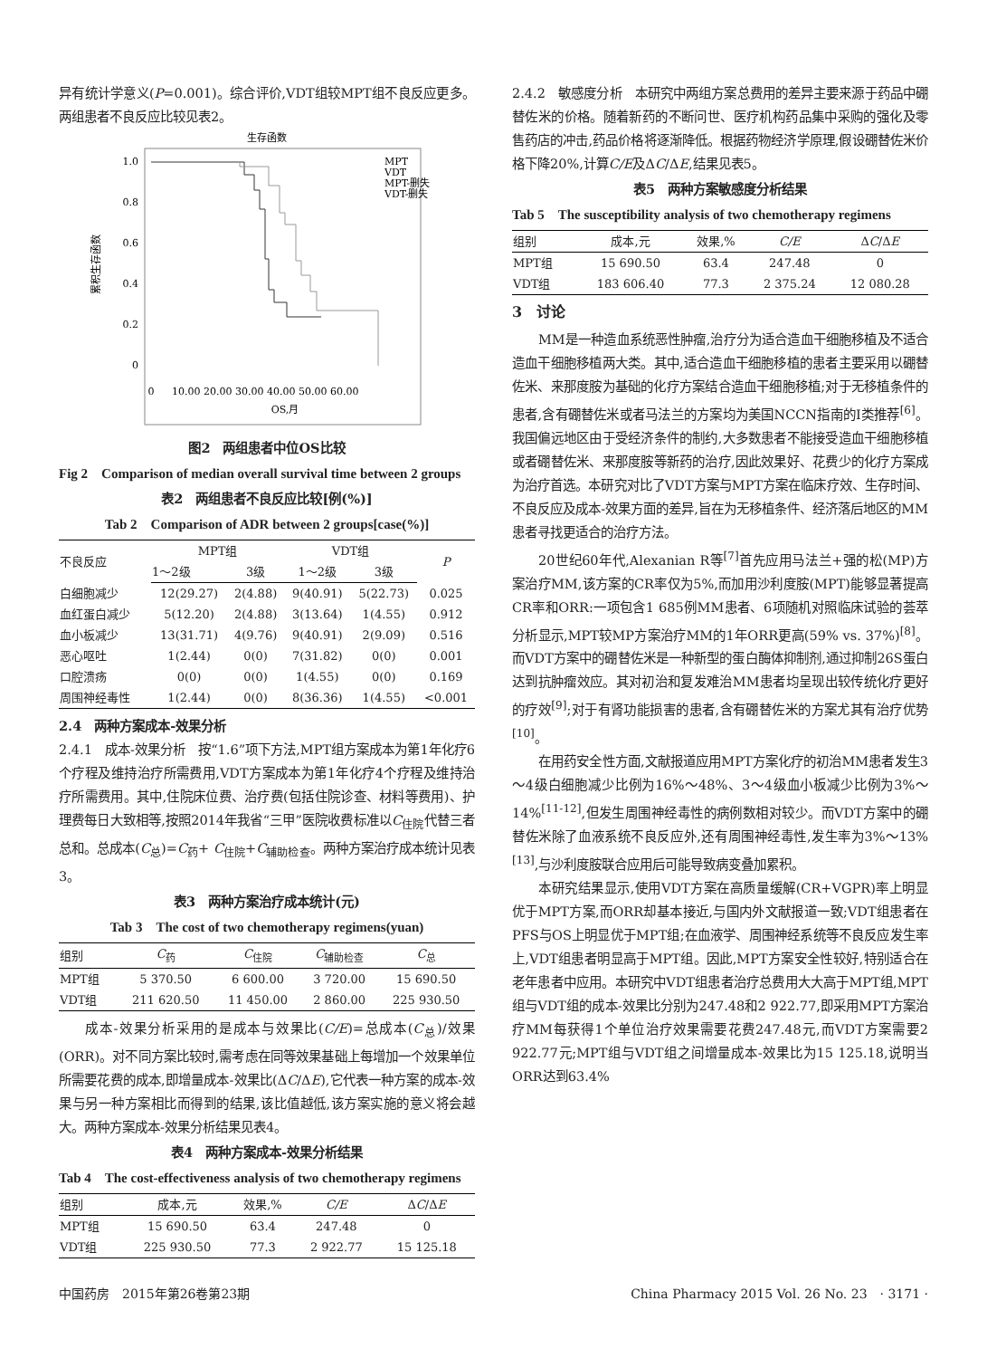异有统计学意义(P=0.001)。综合评价,VDT组较MPT组不良反应更多。两组患者不良反应比较见表2。
生存函数
1.0
0.8
0.6
0.4
0.2
0
累积生存函数
MPT
VDT
MPT-删失
VDT-删失
0
10.00 20.00 30.00 40.00 50.00 60.00
OS,月
图2　两组患者中位OS比较
Fig 2　Comparison of median overall survival time between 2 groups
表2　两组患者不良反应比较[例(%)]
Tab 2　Comparison of ADR between 2 groups[case(%)]
| 不良反应 | MPT组 | | VDT组 | | P |
| --- | --- | --- | --- | --- | --- |
| | 1～2级 | 3级 | 1～2级 | 3级 | |
| 白细胞减少 | 12(29.27) | 2(4.88) | 9(40.91) | 5(22.73) | 0.025 |
| 血红蛋白减少 | 5(12.20) | 2(4.88) | 3(13.64) | 1(4.55) | 0.912 |
| 血小板减少 | 13(31.71) | 4(9.76) | 9(40.91) | 2(9.09) | 0.516 |
| 恶心呕吐 | 1(2.44) | 0(0) | 7(31.82) | 0(0) | 0.001 |
| 口腔溃疡 | 0(0) | 0(0) | 1(4.55) | 0(0) | 0.169 |
| 周围神经毒性 | 1(2.44) | 0(0) | 8(36.36) | 1(4.55) | <0.001 |
2.4　两种方案成本-效果分析
2.4.1　成本-效果分析　按“1.6”项下方法,MPT组方案成本为第1年化疗6个疗程及维持治疗所需费用,VDT方案成本为第1年化疗4个疗程及维持治疗所需费用。其中,住院床位费、治疗费(包括住院诊查、材料等费用)、护理费每日大致相等,按照2014年我省“三甲”医院收费标准以C<sub>住院</sub>代替三者总和。总成本(C<sub>总</sub>)=C<sub>药</sub>+ C<sub>住院</sub>+C<sub>辅助检查</sub>。两种方案治疗成本统计见表3。
表3　两种方案治疗成本统计(元)
Tab 3　The cost of two chemotherapy regimens(yuan)
| 组别 | C<sub>药</sub> | C<sub>住院</sub> | C<sub>辅助检查</sub> | C<sub>总</sub> |
| --- | --- | --- | --- | --- |
| MPT组 | 5 370.50 | 6 600.00 | 3 720.00 | 15 690.50 |
| VDT组 | 211 620.50 | 11 450.00 | 2 860.00 | 225 930.50 |
成本-效果分析采用的是成本与效果比(C/E)=总成本(C<sub>总</sub>)/效果(ORR)。对不同方案比较时,需考虑在同等效果基础上每增加一个效果单位所需要花费的成本,即增量成本-效果比(ΔC/ΔE),它代表一种方案的成本-效果与另一种方案相比而得到的结果,该比值越低,该方案实施的意义将会越大。两种方案成本-效果分析结果见表4。
表4　两种方案成本-效果分析结果
Tab 4　The cost-effectiveness analysis of two chemotherapy regimens
| 组别 | 成本,元 | 效果,% | C/E | Δ C /Δ E |
| --- | --- | --- | --- | --- |
| MPT组 | 15 690.50 | 63.4 | 247.48 | 0 |
| VDT组 | 225 930.50 | 77.3 | 2 922.77 | 15 125.18 |
2.4.2　敏感度分析　本研究中两组方案总费用的差异主要来源于药品中硼替佐米的价格。随着新药的不断问世、医疗机构药品集中采购的强化及零售药店的冲击,药品价格将逐渐降低。根据药物经济学原理,假设硼替佐米价格下降20%,计算C/E及ΔC/ΔE,结果见表5。
表5　两种方案敏感度分析结果
Tab 5　The susceptibility analysis of two chemotherapy regimens
| 组别 | 成本,元 | 效果,% | C/E | Δ C /Δ E |
| --- | --- | --- | --- | --- |
| MPT组 | 15 690.50 | 63.4 | 247.48 | 0 |
| VDT组 | 183 606.40 | 77.3 | 2 375.24 | 12 080.28 |
3　讨论
MM是一种造血系统恶性肿瘤,治疗分为适合造血干细胞移植及不适合造血干细胞移植两大类。其中,适合造血干细胞移植的患者主要采用以硼替佐米、来那度胺为基础的化疗方案结合造血干细胞移植;对于无移植条件的患者,含有硼替佐米或者马法兰的方案均为美国NCCN指南的Ⅰ类推荐<sup>[6]</sup>。我国偏远地区由于受经济条件的制约,大多数患者不能接受造血干细胞移植或者硼替佐米、来那度胺等新药的治疗,因此效果好、花费少的化疗方案成为治疗首选。本研究对比了VDT方案与MPT方案在临床疗效、生存时间、不良反应及成本-效果方面的差异,旨在为无移植条件、经济落后地区的MM患者寻找更适合的治疗方法。
20世纪60年代,Alexanian R等<sup>[7]</sup>首先应用马法兰+强的松(MP)方案治疗MM,该方案的CR率仅为5%,而加用沙利度胺(MPT)能够显著提高CR率和ORR:一项包含1 685例MM患者、6项随机对照临床试验的荟萃分析显示,MPT较MP方案治疗MM的1年ORR更高(59% vs. 37%)<sup>[8]</sup>。而VDT方案中的硼替佐米是一种新型的蛋白酶体抑制剂,通过抑制26S蛋白达到抗肿瘤效应。其对初治和复发难治MM患者均呈现出较传统化疗更好的疗效<sup>[9]</sup>;对于有肾功能损害的患者,含有硼替佐米的方案尤其有治疗优势<sup>[10]</sup>。
在用药安全性方面,文献报道应用MPT方案化疗的初治MM患者发生3～4级白细胞减少比例为16%～48%、3～4级血小板减少比例为3%～14%<sup>[11-12]</sup>,但发生周围神经毒性的病例数相对较少。而VDT方案中的硼替佐米除了血液系统不良反应外,还有周围神经毒性,发生率为3%～13%<sup>[13]</sup>,与沙利度胺联合应用后可能导致病变叠加累积。
本研究结果显示,使用VDT方案在高质量缓解(CR+VGPR)率上明显优于MPT方案,而ORR却基本接近,与国内外文献报道一致;VDT组患者在PFS与OS上明显优于MPT组;在血液学、周围神经系统等不良反应发生率上,VDT组患者明显高于MPT组。因此,MPT方案安全性较好,特别适合在老年患者中应用。本研究中VDT组患者治疗总费用大大高于MPT组,MPT组与VDT组的成本-效果比分别为247.48和2 922.77,即采用MPT方案治疗MM每获得1个单位治疗效果需要花费247.48元,而VDT方案需要2 922.77元;MPT组与VDT组之间增量成本-效果比为15 125.18,说明当ORR达到63.4%
中国药房　2015年第26卷第23期 China Pharmacy 2015 Vol. 26 No. 23　· 3171 ·